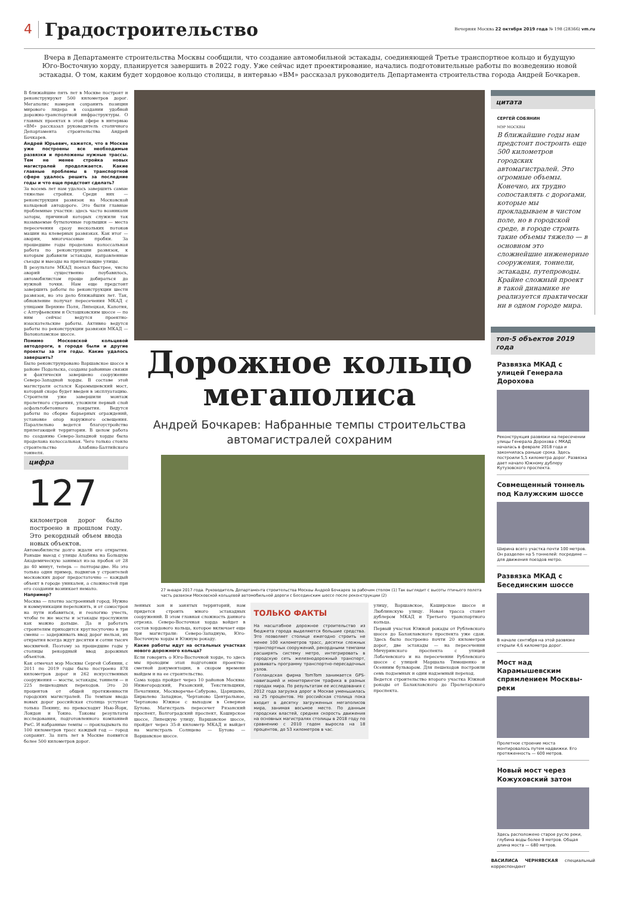4
Градостроительство
Вечерняя Москва 22 октября 2019 года № 198 (28366) vm.ru
Вчера в Департаменте строительства Москвы сообщили, что создание автомобильной эстакады, соединяющей Третье транспортное кольцо и будущую Юго-Восточную хорду, планируется завершить в 2022 году. Уже сейчас идет проектирование, начались подготовительные работы по возведению новой эстакады. О том, каким будет хордовое кольцо столицы, в интервью «ВМ» рассказал руководитель Департамента строительства города Андрей Бочкарев.
В ближайшие пять лет в Москве построят и реконструируют 500 километров дорог. Мегаполис намерен сохранить позиции мирового лидера в создании удобной дорожно-транспортной инфраструктуры. О главных проектах в этой сфере в интервью «ВМ» рассказал руководитель столичного Департамента строительства Андрей Бочкарев.
Андрей Юрьевич, кажется, что в Москве уже построены все необходимые развязки и проложены нужные трассы. Тем не менее стройка новых магистралей продолжается. Какие главные проблемы в транспортной сфере удалось решить за последние годы и что еще предстоит сделать?
За восемь лет нам удалось завершить самые тяжелые стройки. Среди них — реконструкция развязок на Московской кольцевой автодороге. Это были главные проблемные участки: здесь часто возникали заторы, причиной которых служили так называемые бутылочные горлышки — места пересечения сразу нескольких потоков машин на клеверных развязках. Как итог — аварии, многочасовые пробки. За прошедшие годы проделана колоссальная работа по реконструкции развязок, к которым добавили эстакады, направленные съезды и выезды на прилегающие улицы.
В результате МКАД поехал быстрее, число аварий существенно поубавилось, автомобилистам проще добираться до нужной точки. Нам еще предстоит завершить работы по реконструкции шести развязок, но это дело ближайших лет. Так, обновление получат пересечения МКАД с улицами Верхние Поля, Липецкая, Капотня, с Алтуфьевским и Осташковским шоссе — по ним сейчас ведутся проектно-изыскательские работы. Активно ведутся работы по реконструкции развязки МКАД — Волоколамское шоссе.
Помимо Московской кольцевой автодороги, в городе были и другие проекты за эти годы. Какие удалось завершить?
Было реконструировано Варшавское шоссе в районе Подольска, созданы районные связки и фактически завершено сооружение Северо-Западной хорды. В составе этой магистрали остался Карамышевский мост, который скоро будет введен в эксплуатацию. Строители уже завершили монтаж пролетного строения, уложили первый слой асфальтобетонного покрытия. Ведутся работы по сборке барьерных ограждений, установке опор наружного освещения. Параллельно ведется благоустройство прилегающей территории. В целом работа по созданию Северо-Западной хорды была проделана колоссальная. Чего только стоило строительство Алабяно-Балтийского тоннеля.
цифра
127
километров дорог было построено в прошлом году. Это рекордный объем ввода новых объектов.
Автомобилисты долго ждали его открытия. Раньше выезд с улицы Алабяна на Большую Академическую занимал из-за пробок от 28 до 40 минут, теперь — полторы-две. Но это только один пример, подвигов у строителей московских дорог предостаточно — каждый объект в городе уникален, а сложностей при его создании возникает немало.
Например?
Москва — плотно застроенный город. Нужно и коммуникации переложить, и от самостроя на пути избавиться, и геологию учесть, чтобы те же мосты и эстакады прослужили как можно дольше. Да и работать строителям приходится круглосуточно в три смены — задерживать ввод дорог нельзя, их открытия всегда ждут десятки и сотни тысяч москвичей. Поэтому за прошедшие годы у столицы рекордный ввод дорожных объектов.
Как отмечал мэр Москвы Сергей Собянин, с 2011 по 2019 годы было построено 878 километров дорог и 262 искусственных сооружения — мосты, эстакады, тоннели — и 225 пешеходных переходов. Это 20 процентов от общей протяженности городских магистралей. По темпам ввода новых дорог российская столица уступает только Пекину, но превосходит Нью-Йорк, Лондон и Токио. Таковы результаты исследования, подготовленного компанией PwC. И набранные темпы — прокладывать по 100 километров трасс каждый год — город сохранит. За пять лет в Москве появится более 500 километров дорог.
Дорожное кольцо
мегаполиса
Андрей Бочкарев: Набранные темпы строительства
автомагистралей сохраним
27 января 2017 года. Руководитель Департамента строительства Москвы Андрей Бочкарев за рабочим столом (1) Так выглядит с высоты птичьего полета часть развязки Московской кольцевой автомобильной дороги с Бесединским шоссе после реконструкции (2)
ленных зон и занятых территорий, нам придется строить много эстакадных сооружений. В этом главная сложность данного отрезка. Северо-Восточная хорда войдет в состав хордового кольца, которое включает еще три магистрали: Северо-Западную, Юго-Восточную хорды и Южную рокаду.
Какие работы идут на остальных участках нового дорожного кольца?
Если говорить о Юго-Восточной хорде, то здесь мы проходим этап подготовки проектно-сметной документации, в скором времени выйдем и на ее строительство.
Сама хорда пройдет через 10 районов Москвы: Нижегородский, Рязанский, Текстильщики, Печатники, Москворечье-Сабурово, Царицыно, Бирюлево Западное, Чертаново Центральное, Чертаново Южное с выходом в Северное Бутово. Магистраль пересечет Рязанский проспект, Волгоградский проспект, Каширское шоссе, Липецкую улицу, Варшавское шоссе, пройдет через 35-й километр МКАД и выйдет на магистраль Солнцево — Бутово — Варшавское шоссе.
ТОЛЬКО ФАКТЫ
На масштабное дорожное строительство из бюджета города выделяются большие средства. Это позволяет столице ежегодно строить не менее 100 километров трасс, десятки сложных транспортных сооружений, рекордными темпами расширять систему метро, интегрировать в городскую сеть железнодорожный транспорт, развивать программу транспортно-пересадочных узлов.
Голландская фирма TomTom занимается GPS-навигацией и мониторингом трафика в разных городах мира. По результатам ее исследования с 2012 года загрузка дорог в Москве уменьшилась на 25 процентов. Но российская столица пока входит в десятку загруженных мегаполисов мира, занимая восьмое место. По данным городских властей, средняя скорость движения на основных магистралях столицы в 2018 году по сравнению с 2010 годом выросла на 18 процентов, до 53 километров в час.
улицу, Варшавское, Каширское шоссе и Люблинскую улицу. Новая трасса станет дублером МКАД и Третьего транспортного кольца.
Первый участок Южной рокады от Рублевского шоссе до Балаклавского проспекта уже сдан. Здесь было построено почти 20 километров дорог, две эстакады — на пересечении Мичуринского проспекта с улицей Лобачевского и на пересечении Рублевского шоссе с улицей Маршала Тимошенко и Осенним бульваром. Для пешеходов построили семь подземных и один надземный переход.
Ведется строительство второго участка Южной рокады от Балаклавского до Пролетарского проспекта.
цитата
СЕРГЕЙ СОБЯНИН
МЭР МОСКВЫ
В ближайшие годы нам предстоит построить еще 500 километров городских автомагистралей. Это огромные объемы. Конечно, их трудно сопоставлять с дорогами, которые мы прокладываем в чистом поле, но в городской среде, в городе строить такие объемы тяжело — в основном это сложнейшие инженерные сооружения, тоннели, эстакады, путепроводы. Крайне сложный проект в такой динамике не реализуется практически ни в одном городе мира.
топ-5 объектов 2019 года
Развязка МКАД с улицей Генерала Дорохова
Реконструкция развязки на пересечении улицы Генерала Дорохова с МКАД началась в феврале 2018 года и закончилась раньше срока. Здесь построили 5,5 километра дорог. Развязка дает начало Южному дублеру Кутузовского проспекта.
Совмещенный тоннель под Калужским шоссе
Ширина всего участка почти 100 метров. Он разделен на 5 тоннелей: посредине — для движения поездов метро.
Развязка МКАД с Бесединским шоссе
В начале сентября на этой развязке открыли 4,6 километра дорог.
Мост над Карамышевским спрямлением Москвы-реки
Пролетное строение моста монтировалось путем надвижки. Его протяженность — 600 метров.
Новый мост через Кожуховский затон
Здесь расположено старое русло реки, глубина воды более 9 метров. Общая длина моста — 680 метров.
ВАСИЛИСА ЧЕРНЯВСКАЯ специальный корреспондент